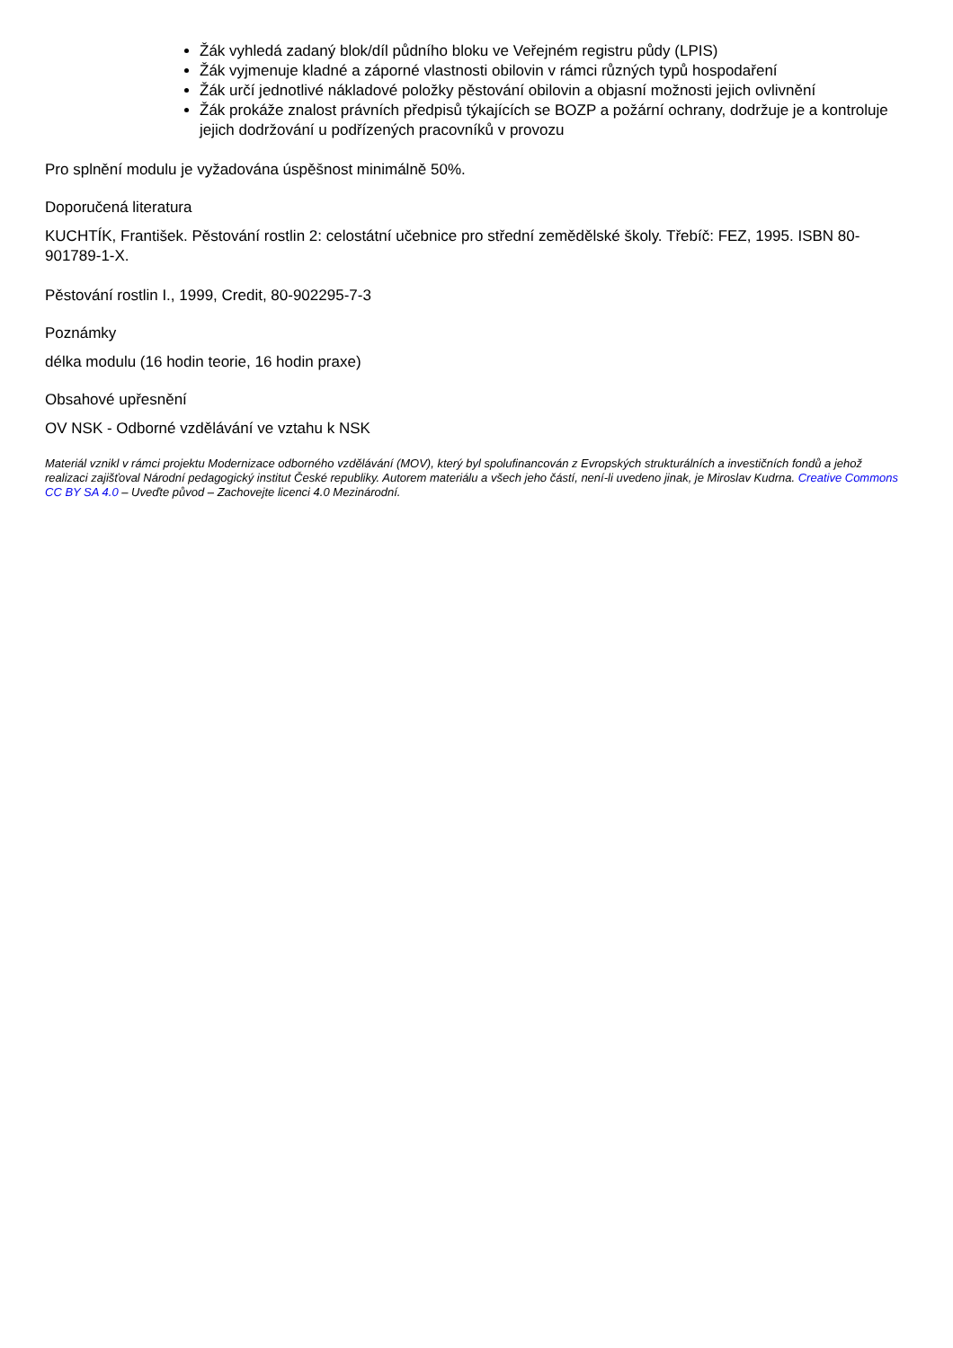Žák vyhledá zadaný blok/díl půdního bloku ve Veřejném registru půdy (LPIS)
Žák vyjmenuje kladné a záporné vlastnosti obilovin v rámci různých typů hospodaření
Žák určí jednotlivé nákladové položky pěstování obilovin a objasní možnosti jejich ovlivnění
Žák prokáže znalost právních předpisů týkajících se BOZP a požární ochrany, dodržuje je a kontroluje jejich dodržování u podřízených pracovníků v provozu
Pro splnění modulu je vyžadována úspěšnost minimálně 50%.
Doporučená literatura
KUCHTÍK, František. Pěstování rostlin 2: celostátní učebnice pro střední zemědělské školy. Třebíč: FEZ, 1995. ISBN 80-901789-1-X.
Pěstování rostlin I., 1999, Credit, 80-902295-7-3
Poznámky
délka modulu (16 hodin teorie, 16 hodin praxe)
Obsahové upřesnění
OV NSK - Odborné vzdělávání ve vztahu k NSK
Materiál vznikl v rámci projektu Modernizace odborného vzdělávání (MOV), který byl spolufinancován z Evropských strukturálních a investičních fondů a jehož realizaci zajišťoval Národní pedagogický institut České republiky. Autorem materiálu a všech jeho částí, není-li uvedeno jinak, je Miroslav Kudrna. Creative Commons CC BY SA 4.0 – Uveďte původ – Zachovejte licenci 4.0 Mezinárodní.